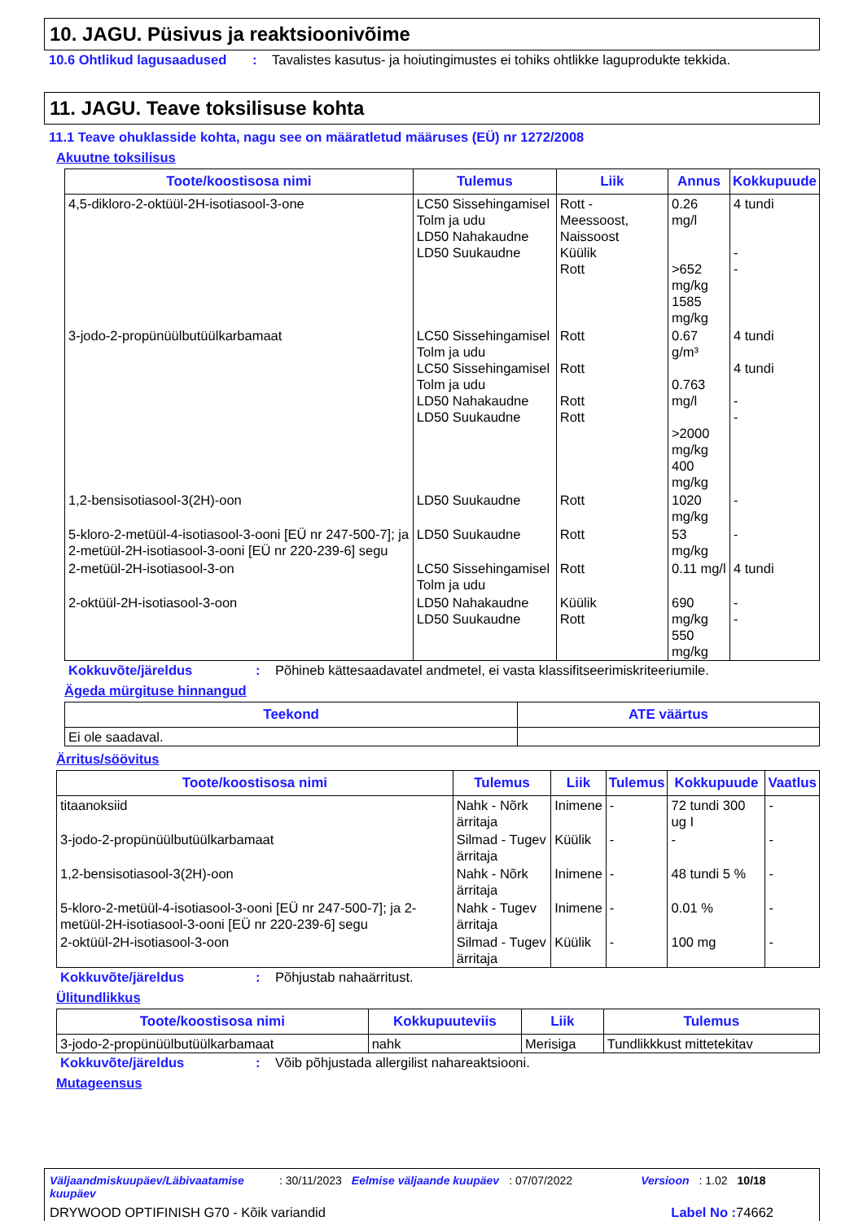10. JAGU. Püsivus ja reaktsioonivõime
10.6 Ohtlikud lagusaadused: Tavalistes kasutus- ja hoiutingimustes ei tohiks ohtlikke laguprodukte tekkida.
11. JAGU. Teave toksilisuse kohta
11.1 Teave ohuklasside kohta, nagu see on määratletud määruses (EÜ) nr 1272/2008
Akuutne toksilisus
| Toote/koostisosa nimi | Tulemus | Liik | Annus | Kokkupuude |
| --- | --- | --- | --- | --- |
| 4,5-dikloro-2-oktüül-2H-isotiasool-3-one | LC50 Sissehingamisel Tolm ja udu LD50 Nahakaudne LD50 Suukaudne | Rott - Meessoost, Naissoost Küülik Rott | 0.26 mg/l >652 mg/kg 1585 mg/kg | 4 tundi - - |
| 3-jodo-2-propünüülbutüülkarbamaat | LC50 Sissehingamisel Tolm ja udu LC50 Sissehingamisel Tolm ja udu LD50 Nahakaudne LD50 Suukaudne | Rott Rott Rott Rott | 0.67 g/m³ 0.763 mg/l >2000 mg/kg 400 mg/kg | 4 tundi 4 tundi - - |
| 1,2-bensisotiasool-3(2H)-oon | LD50 Suukaudne | Rott | 1020 mg/kg | - |
| 5-kloro-2-metüül-4-isotiasool-3-ooni [EÜ nr 247-500-7]; ja 2-metüül-2H-isotiasool-3-ooni [EÜ nr 220-239-6] segu | LD50 Suukaudne | Rott | 53 mg/kg | - |
| 2-metüül-2H-isotiasool-3-on | LC50 Sissehingamisel Tolm ja udu | Rott | 0.11 mg/l | 4 tundi |
| 2-oktüül-2H-isotiasool-3-oon | LD50 Nahakaudne LD50 Suukaudne | Küülik Rott | 690 mg/kg 550 mg/kg | - - |
Kokkuvõte/järeldus: Põhineb kättesaadavatel andmetel, ei vasta klassifitseerimiskriteeriumile.
Ägeda mürgituse hinnangud
| Teekond | ATE väärtus |
| --- | --- |
| Ei ole saadaval. | |
Ärritus/söövitus
| Toote/koostisosa nimi | Tulemus | Liik | Tulemus | Kokkupuude | Vaatlus |
| --- | --- | --- | --- | --- | --- |
| titaanoksiid | Nahk - Nõrk ärritaja | Inimene | - | 72 tundi 300 ug I | - |
| 3-jodo-2-propünüülbutüülkarbamaat | Silmad - Tugev ärritaja | Küülik | - | - | - |
| 1,2-bensisotiasool-3(2H)-oon | Nahk - Nõrk ärritaja | Inimene | - | 48 tundi 5 % | - |
| 5-kloro-2-metüül-4-isotiasool-3-ooni [EÜ nr 247-500-7]; ja 2-metüül-2H-isotiasool-3-ooni [EÜ nr 220-239-6] segu | Nahk - Tugev ärritaja | Inimene | - | 0.01 % | - |
| 2-oktüül-2H-isotiasool-3-oon | Silmad - Tugev ärritaja | Küülik | - | 100 mg | - |
Kokkuvõte/järeldus: Põhjustab nahaärritust.
Ülitundlikkus
| Toote/koostisosa nimi | Kokkupuuteviis | Liik | Tulemus |
| --- | --- | --- | --- |
| 3-jodo-2-propünüülbutüülkarbamaat | nahk | Merisiga | Tundlikkkust mittetekitav |
Kokkuvõte/järeldus: Võib põhjustada allergilist nahareaktsiooni.
Mutageensus
Väljaandmiskuupäev/Läbivaatamise kuupäev: 30/11/2023 Eelmise väljaande kuupäev: 07/07/2022 Versioon: 1.02 10/18
DRYWOOD OPTIFINISH G70 - Kõik variandid Label No : 74662